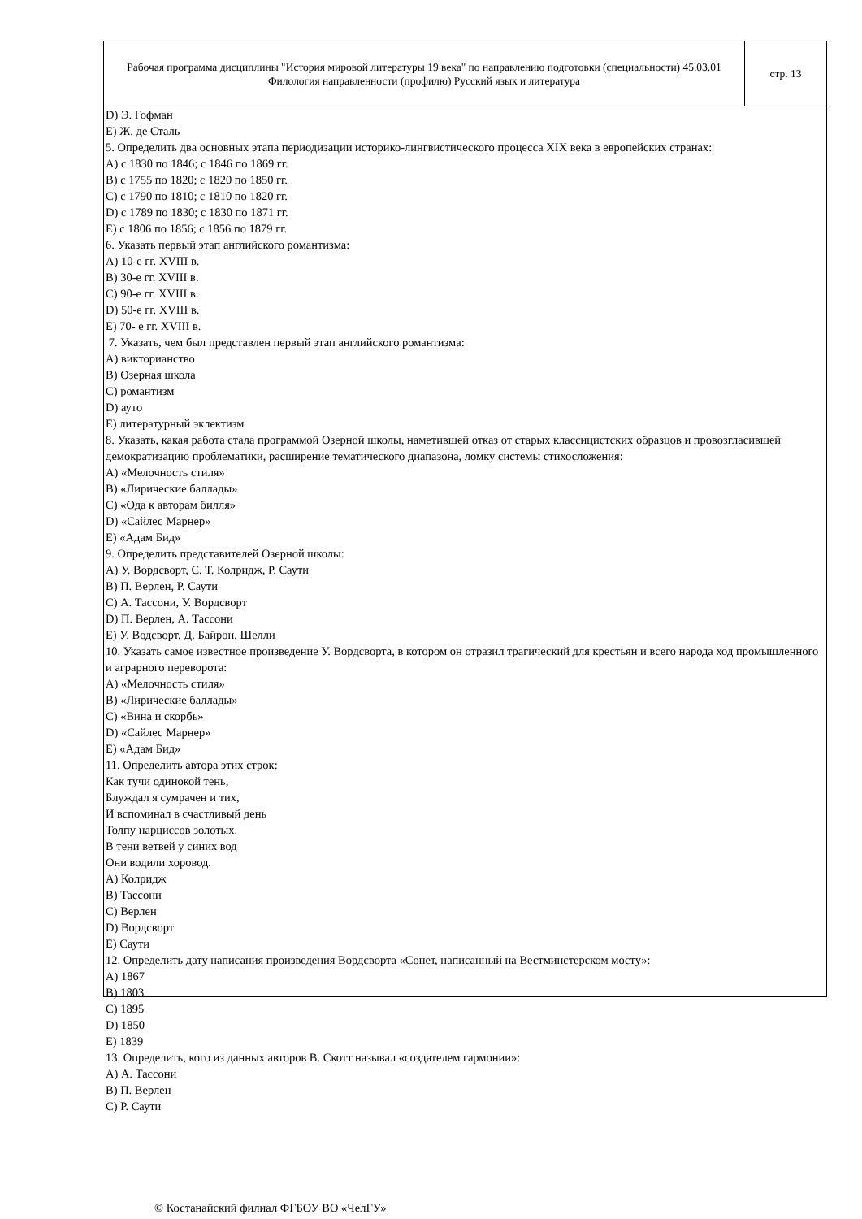Рабочая программа дисциплины "История мировой литературы 19 века" по направлению подготовки (специальности) 45.03.01 Филология направленности (профилю) Русский язык и литература
стр. 13
D) Э. Гофман
E) Ж. де Сталь
5. Определить два основных этапа периодизации историко-лингвистического процесса XIX века в европейских странах:
A) с 1830 по 1846; с 1846 по 1869 гг.
B) с 1755 по 1820; с 1820 по 1850 гг.
C) с 1790 по 1810; с 1810 по 1820 гг.
D) с 1789 по 1830; с 1830 по 1871 гг.
E) с 1806 по 1856; с 1856 по 1879 гг.
6. Указать первый этап английского романтизма:
A) 10-е гг. XVIII в.
B) 30-е гг. XVIII в.
C) 90-е гг. XVIII в.
D) 50-е гг. XVIII в.
E) 70- е гг. XVIII в.
7. Указать, чем был представлен первый этап английского романтизма:
A) викторианство
B) Озерная школа
C) романтизм
D) ауто
E) литературный эклектизм
8. Указать, какая работа стала программой Озерной школы, наметившей отказ от старых классицистских образцов и провозгласившей демократизацию проблематики, расширение тематического диапазона, ломку системы стихосложения:
A) «Мелочность стиля»
B) «Лирические баллады»
C) «Ода к авторам билля»
D) «Сайлес Марнер»
E) «Адам Бид»
9. Определить представителей Озерной школы:
A) У. Вордсворт, С. Т. Колридж, Р. Саути
B) П. Верлен, Р. Саути
C) А. Тассони, У. Вордсворт
D) П. Верлен, А. Тассони
E) У. Водсворт, Д. Байрон, Шелли
10. Указать самое известное произведение У. Вордсворта, в котором он отразил трагический для крестьян и всего народа ход промышленного и аграрного переворота:
A) «Мелочность стиля»
B) «Лирические баллады»
C) «Вина и скорбь»
D) «Сайлес Марнер»
E) «Адам Бид»
11. Определить автора этих строк:
Как тучи одинокой тень,
Блуждал я сумрачен и тих,
И вспоминал в счастливый день
Толпу нарциссов золотых.
В тени ветвей у синих вод
Они водили хоровод.
A) Колридж
B) Тассони
C) Верлен
D) Вордсворт
E) Саути
12. Определить дату написания произведения Вордсворта «Сонет, написанный на Вестминстерском мосту»:
A) 1867
B) 1803
C) 1895
D) 1850
E) 1839
13. Определить, кого из данных авторов В. Скотт называл «создателем гармонии»:
A) А. Тассони
B) П. Верлен
C) Р. Саути
© Костанайский филиал ФГБОУ ВО «ЧелГУ»